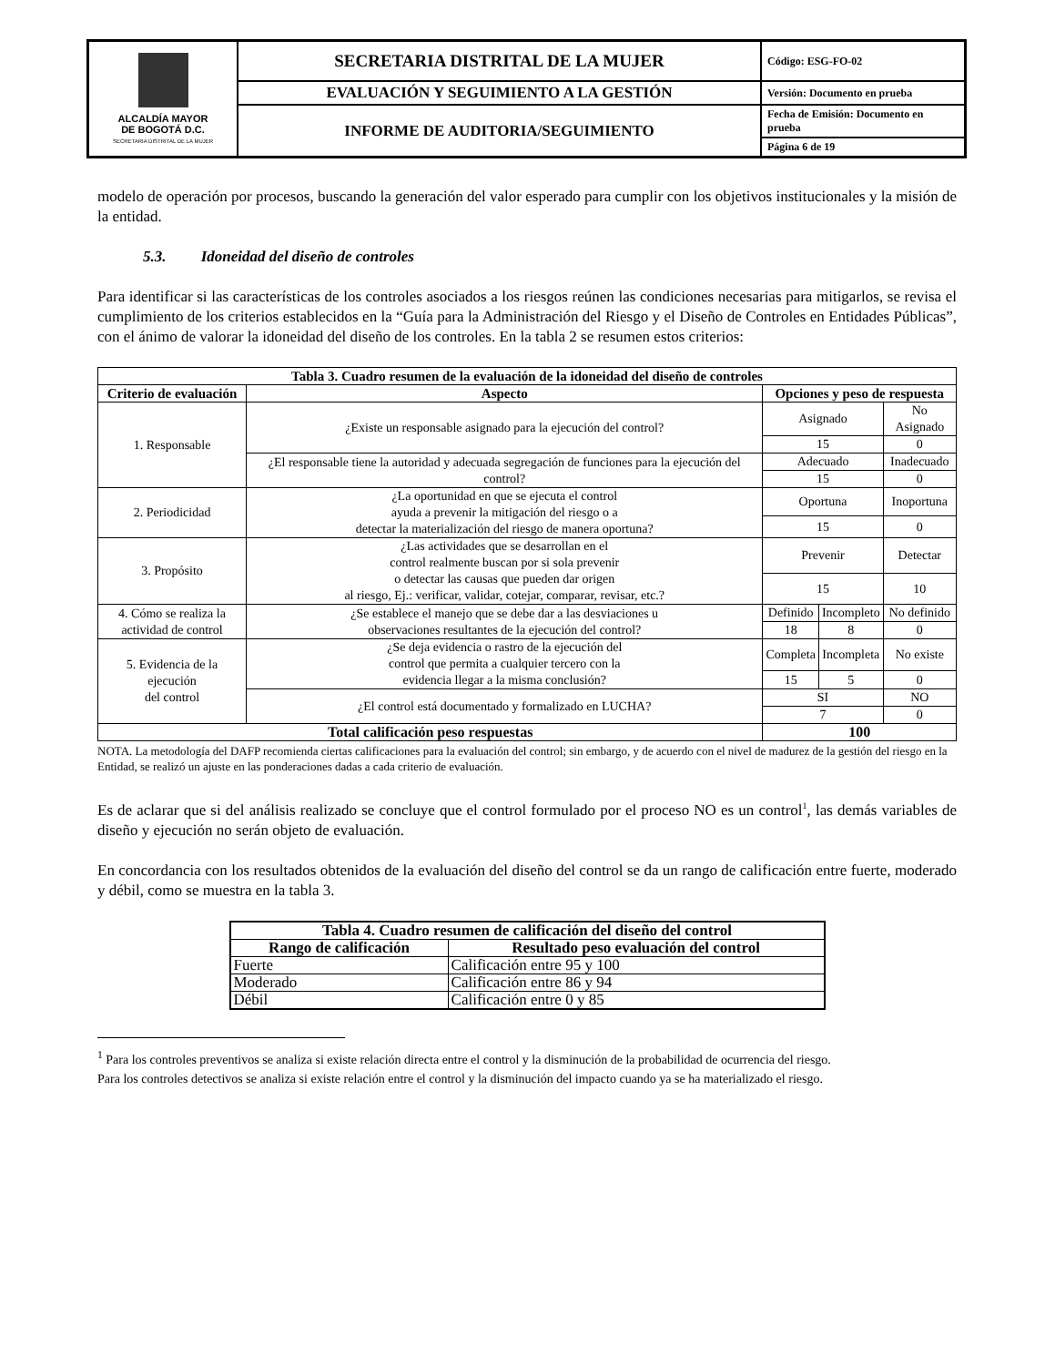| ALCALDÍA MAYOR DE BOGOTÁ D.C. SECRETARIA DISTRITAL DE LA MUJER | SECRETARIA DISTRITAL DE LA MUJER | Código: ESG-FO-02 |
| | EVALUACIÓN Y SEGUIMIENTO A LA GESTIÓN | Versión: Documento en prueba |
| | INFORME DE AUDITORIA/SEGUIMIENTO | Fecha de Emisión: Documento en prueba |
| | | Página 6 de 19 |
modelo de operación por procesos, buscando la generación del valor esperado para cumplir con los objetivos institucionales y la misión de la entidad.
5.3. Idoneidad del diseño de controles
Para identificar si las características de los controles asociados a los riesgos reúnen las condiciones necesarias para mitigarlos, se revisa el cumplimiento de los criterios establecidos en la “Guía para la Administración del Riesgo y el Diseño de Controles en Entidades Públicas”, con el ánimo de valorar la idoneidad del diseño de los controles. En la tabla 2 se resumen estos criterios:
| Tabla 3. Cuadro resumen de la evaluación de la idoneidad del diseño de controles | | | | |
| --- | --- | --- | --- | --- |
| Criterio de evaluación | Aspecto | Opciones y peso de respuesta | | |
| 1. Responsable | ¿Existe un responsable asignado para la ejecución del control? | Asignado | | No Asignado |
| | | 15 | | 0 |
| | ¿El responsable tiene la autoridad y adecuada segregación de funciones para la ejecución del control? | Adecuado | | Inadecuado |
| | | 15 | | 0 |
| 2. Periodicidad | ¿La oportunidad en que se ejecuta el control ayuda a prevenir la mitigación del riesgo o a detectar la materialización del riesgo de manera oportuna? | Oportuna | | Inoportuna |
| | | 15 | | 0 |
| 3. Propósito | ¿Las actividades que se desarrollan en el control realmente buscan por si sola prevenir o detectar las causas que pueden dar origen al riesgo, Ej.: verificar, validar, cotejar, comparar, revisar, etc.? | Prevenir | | Detectar |
| | | 15 | | 10 |
| 4. Cómo se realiza la actividad de control | ¿Se establece el manejo que se debe dar a las desviaciones u observaciones resultantes de la ejecución del control? | Definido | Incompleto | No definido |
| | | 18 | 8 | 0 |
| 5. Evidencia de la ejecución del control | ¿Se deja evidencia o rastro de la ejecución del control que permita a cualquier tercero con la evidencia llegar a la misma conclusión? | Completa | Incompleta | No existe |
| | | 15 | 5 | 0 |
| | ¿El control está documentado y formalizado en LUCHA? | SI | | NO |
| | | 7 | | 0 |
| Total calificación peso respuestas | | 100 | | |
NOTA. La metodología del DAFP recomienda ciertas calificaciones para la evaluación del control; sin embargo, y de acuerdo con el nivel de madurez de la gestión del riesgo en la Entidad, se realizó un ajuste en las ponderaciones dadas a cada criterio de evaluación.
Es de aclarar que si del análisis realizado se concluye que el control formulado por el proceso NO es un control<sup>1</sup>, las demás variables de diseño y ejecución no serán objeto de evaluación.
En concordancia con los resultados obtenidos de la evaluación del diseño del control se da un rango de calificación entre fuerte, moderado y débil, como se muestra en la tabla 3.
| Tabla 4. Cuadro resumen de calificación del diseño del control | |
| --- | --- |
| Rango de calificación | Resultado peso evaluación del control |
| Fuerte | Calificación entre 95 y 100 |
| Moderado | Calificación entre 86 y 94 |
| Débil | Calificación entre 0 y 85 |
<sup>1</sup> Para los controles preventivos se analiza si existe relación directa entre el control y la disminución de la probabilidad de ocurrencia del riesgo.
Para los controles detectivos se analiza si existe relación entre el control y la disminución del impacto cuando ya se ha materializado el riesgo.